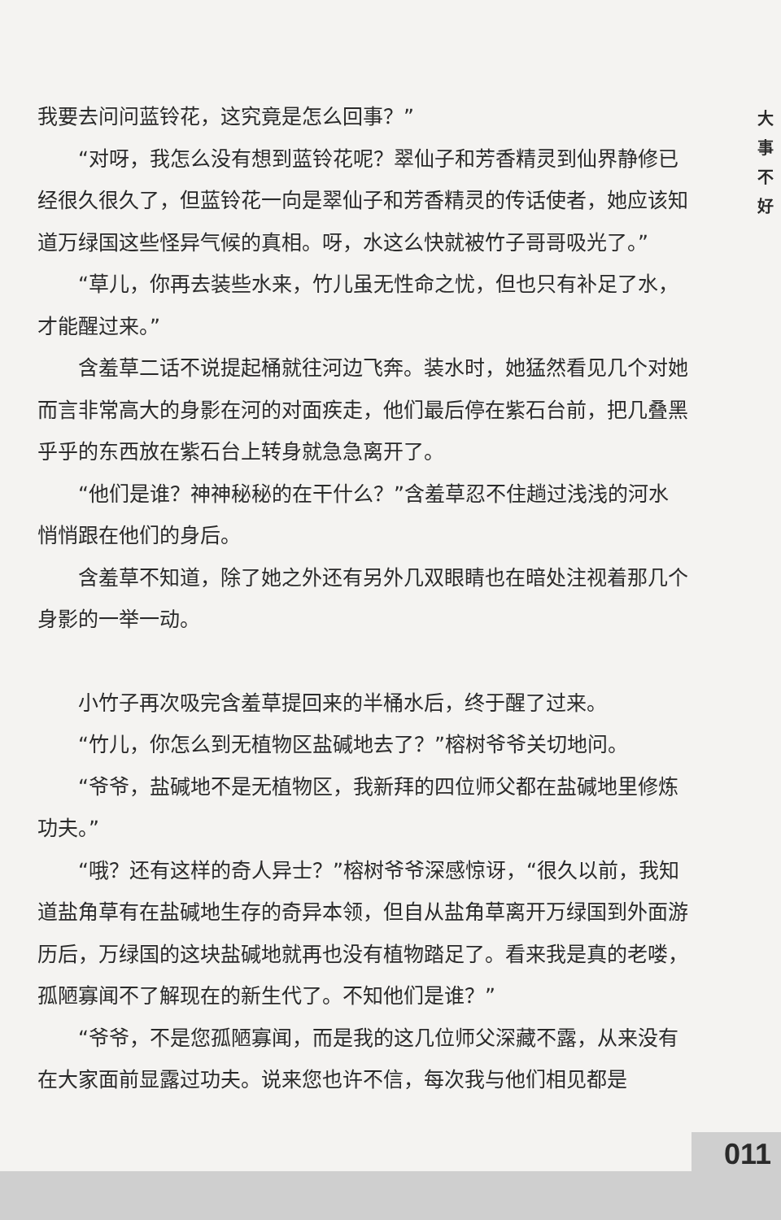我要去问问蓝铃花，这究竟是怎么回事？”
“对呀，我怎么没有想到蓝铃花呢？翠仙子和芳香精灵到仙界静修已经很久很久了，但蓝铃花一向是翠仙子和芳香精灵的传话使者，她应该知道万绿国这些怪异气候的真相。呀，水这么快就被竹子哥哥吸光了。”
“草儿，你再去装些水来，竹儿虽无性命之忧，但也只有补足了水，才能醒过来。”
含羞草二话不说提起桶就往河边飞奔。装水时，她猛然看见几个对她而言非常高大的身影在河的对面疾走，他们最后停在紫石台前，把几叠黑乎乎的东西放在紫石台上转身就急急离开了。
“他们是谁？神神秘秘的在干什么？”含羞草忍不住趟过浅浅的河水悄悄跟在他们的身后。
含羞草不知道，除了她之外还有另外几双眼睛也在暗处注视着那几个身影的一举一动。
小竹子再次吸完含羞草提回来的半桶水后，终于醒了过来。
“竹儿，你怎么到无植物区盐碱地去了？”榕树爷爷关切地问。
“爷爷，盐碱地不是无植物区，我新拜的四位师父都在盐碱地里修炼功夫。”
“哦？还有这样的奇人异士？”榕树爷爷深感惊讶，“很久以前，我知道盐角草有在盐碱地生存的奇异本领，但自从盐角草离开万绿国到外面游历后，万绿国的这块盐碱地就再也没有植物踏足了。看来我是真的老喽，孤陋寡闻不了解现在的新生代了。不知他们是谁？”
“爷爷，不是您孤陋寡闻，而是我的这几位师父深藏不露，从来没有在大家面前显露过功夫。说来您也许不信，每次我与他们相见都是
大
事
不
好
011